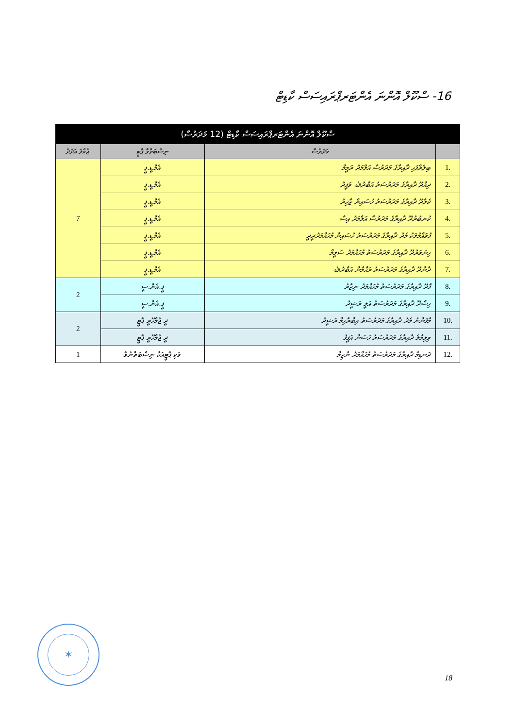16- ސްކޫލް އޮންނަ އެންޓަރޕްރައިސަސް ކާޑިޓް
| ސްކޫލް އޮންނަ އެންޓަރޕްރައިސަސް ކާޑިޓް (12 މަދަރުސާ) | | | |
| --- | --- | --- | --- |
| | މަދަރުސާ | ނިސްބަތްވާ ޕާޓީ | ޖުމްލަ އަދަދު |
| .1 | ބިލެތްފަހި ދާއިރާގެ މަދަރުސާ އަލްމަދު ރަމީމް | އެމް.ޑީ.ޕީ | 7 |
| .2 | ދިއްދޫ ދާއިރާގެ މަދަރުސަތު އަބްދުﷲ ވަފީދު | އެމް.ޑީ.ޕީ | |
| .3 | ކެލާދޫ ދާއިރާގެ މަދަރުސަތު ހުސައިން ޒާހިރު | އެމް.ޑީ.ޕީ | |
| .4 | ކުނބުރުދޫ ދާއިރާގެ މަދަރުސާ އަލްމަދު އިސާ | އެމް.ޑީ.ޕީ | |
| .5 | ފުވައްމުލަކު މެދު ދާއިރާގެ މަދަރުސަތު ހުސައިން މުހައްމަދުދީދީ | އެމް.ޑީ.ޕީ | |
| .6 | ހިނަވަރުދޫ ދާއިރާގެ މަދަރުސަތު މުހައްމަދު ސަލީމް | އެމް.ޑީ.ޕީ | |
| .7 | ދާންދޫ ދާއިރާގެ މަދަރުސަތު ރަޙްމާން އަބްދުﷲ | އެމް.ޑީ.ޕީ | |
| .8 | ފާދޫ ދާއިރާގެ މަދަރުސަތު މުހައްމަދު ނިޒާރު | ޕީ.އެން.ސީ | 2 |
| .9 | ހިސްދޫ ދާއިރާގެ މަދަރުސަތު އަލީ ރަޝީދު | ޕީ.އެން.ސީ | |
| .10 | މާފަންނު މެދު ދާއިރާގެ މަދަރުސަތު އިބްރާހިމް ރަޝީދު | ދީ ޖުމްހޫރީ ޕާޓީ | 2 |
| .11 | ވިލިމާލެ ދާއިރާގެ މަދަރުސަތު ހަސަން އަފީފު | ދީ ޖުމްހޫރީ ޕާޓީ | |
| .12 | ދަނޑިމާ ދާއިރާގެ މަދަރުސަތު މުހައްމަދު ނާޒިމް | ވަކި ޕާޓީއަކާ ނިސްބަތްނުވާ | 1 |
✶
18